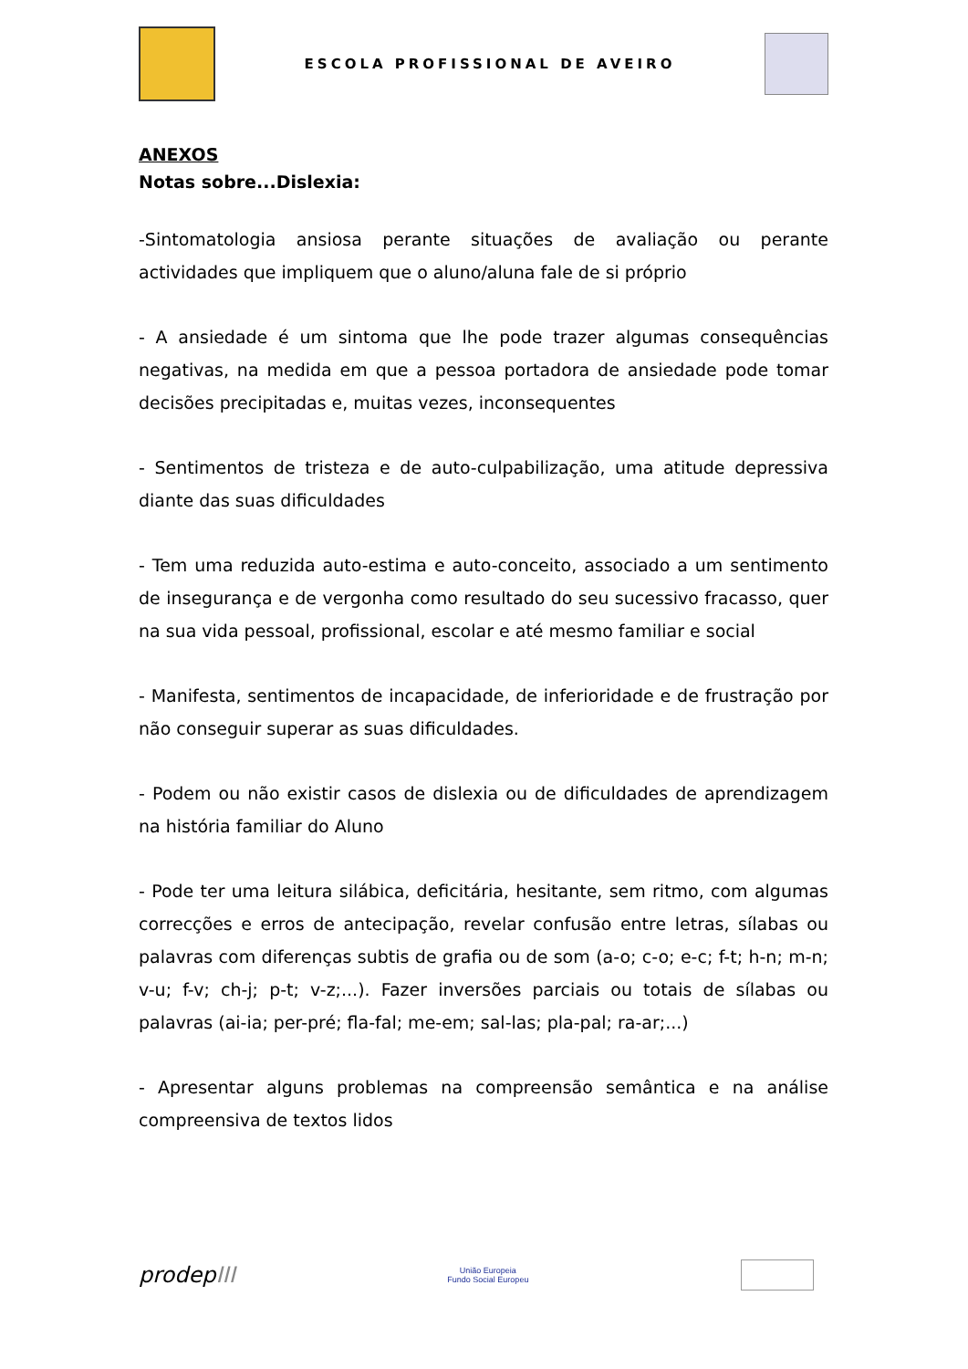ESCOLA PROFISSIONAL DE AVEIRO
ANEXOS
Notas sobre...Dislexia:
-Sintomatologia ansiosa perante situações de avaliação ou perante actividades que impliquem que o aluno/aluna fale de si próprio
- A ansiedade é um sintoma que lhe pode trazer algumas consequências negativas, na medida em que a pessoa portadora de ansiedade pode tomar decisões precipitadas e, muitas vezes, inconsequentes
- Sentimentos de tristeza e de auto-culpabilização, uma atitude depressiva diante das suas dificuldades
- Tem uma reduzida auto-estima e auto-conceito, associado a um sentimento de insegurança e de vergonha como resultado do seu sucessivo fracasso, quer na sua vida pessoal, profissional, escolar e até mesmo familiar e social
- Manifesta, sentimentos de incapacidade, de inferioridade e de frustração por não conseguir superar as suas dificuldades.
- Podem ou não existir casos de dislexia ou de dificuldades de aprendizagem na história familiar do Aluno
- Pode ter uma leitura silábica, deficitária, hesitante, sem ritmo, com algumas correcções e erros de antecipação, revelar confusão entre letras, sílabas ou palavras com diferenças subtis de grafia ou de som (a-o; c-o; e-c; f-t; h-n; m-n; v-u; f-v; ch-j; p-t; v-z;...). Fazer inversões parciais ou totais de sílabas ou palavras (ai-ia; per-pré; fla-fal; me-em; sal-las; pla-pal; ra-ar;...)
- Apresentar alguns problemas na compreensão semântica e na análise compreensiva de textos lidos
prodepIII
União Europeia
Fundo Social Europeu